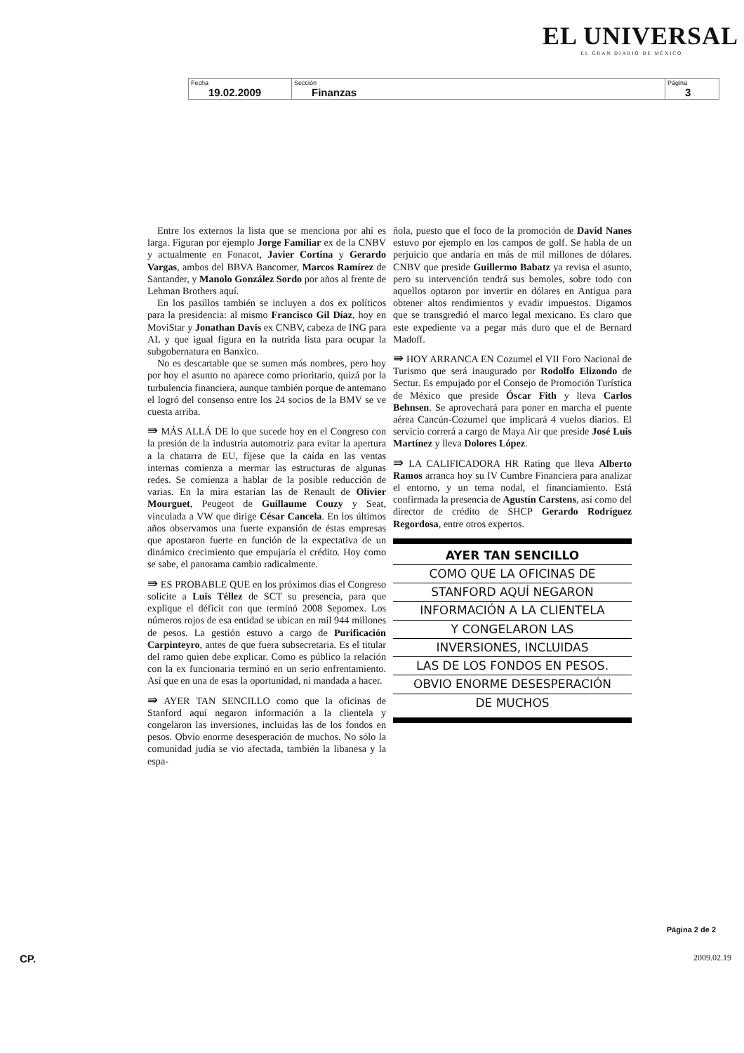EL UNIVERSAL
EL GRAN DIARIO DE MÉXICO
| Fecha 19.02.2009 | Sección Finanzas | Página 3 |
Entre los externos la lista que se menciona por ahí es larga. Figuran por ejemplo Jorge Familiar ex de la CNBV y actualmente en Fonacot, Javier Cortina y Gerardo Vargas, ambos del BBVA Bancomer, Marcos Ramírez de Santander, y Manolo González Sordo por años al frente de Lehman Brothers aquí.
En los pasillos también se incluyen a dos ex políticos para la presidencia: al mismo Francisco Gil Díaz, hoy en MoviStar y Jonathan Davis ex CNBV, cabeza de ING para AL y que igual figura en la nutrida lista para ocupar la subgobernatura en Banxico.
No es descartable que se sumen más nombres, pero hoy por hoy el asunto no aparece como prioritario, quizá por la turbulencia financiera, aunque también porque de antemano el logró del consenso entre los 24 socios de la BMV se ve cuesta arriba.
⇛ MÁS ALLÁ DE lo que sucede hoy en el Congreso con la presión de la industria automotriz para evitar la apertura a la chatarra de EU, fíjese que la caída en las ventas internas comienza a mermar las estructuras de algunas redes. Se comienza a hablar de la posible reducción de varias. En la mira estarían las de Renault de Olivier Mourguet, Peugeot de Guillaume Couzy y Seat, vinculada a VW que dirige César Cancela. En los últimos años observamos una fuerte expansión de éstas empresas que apostaron fuerte en función de la expectativa de un dinámico crecimiento que empujaría el crédito. Hoy como se sabe, el panorama cambio radicalmente.
⇛ ES PROBABLE QUE en los próximos días el Congreso solicite a Luis Téllez de SCT su presencia, para que explique el déficit con que terminó 2008 Sepomex. Los números rojos de esa entidad se ubican en mil 944 millones de pesos. La gestión estuvo a cargo de Purificación Carpinteyro, antes de que fuera subsecretaria. Es el titular del ramo quien debe explicar. Como es público la relación con la ex funcionaria terminó en un serio enfrentamiento. Así que en una de esas la oportunidad, ni mandada a hacer.
⇛ AYER TAN SENCILLO como que la oficinas de Stanford aquí negaron información a la clientela y congelaron las inversiones, incluidas las de los fondos en pesos. Obvio enorme desesperación de muchos. No sólo la comunidad judía se vio afectada, también la libanesa y la espa-
ñola, puesto que el foco de la promoción de David Nanes estuvo por ejemplo en los campos de golf. Se habla de un perjuicio que andaría en más de mil millones de dólares. CNBV que preside Guillermo Babatz ya revisa el asunto, pero su intervención tendrá sus bemoles, sobre todo con aquellos optaron por invertir en dólares en Antigua para obtener altos rendimientos y evadir impuestos. Digamos que se transgredió el marco legal mexicano. Es claro que este expediente va a pegar más duro que el de Bernard Madoff.
⇛ HOY ARRANCA EN Cozumel el VII Foro Nacional de Turismo que será inaugurado por Rodolfo Elizondo de Sectur. Es empujado por el Consejo de Promoción Turística de México que preside Óscar Fith y lleva Carlos Behnsen. Se aprovechará para poner en marcha el puente aérea Cancún-Cozumel que implicará 4 vuelos diarios. El servicio correrá a cargo de Maya Air que preside José Luis Martínez y lleva Dolores López.
⇛ LA CALIFICADORA HR Rating que lleva Alberto Ramos arranca hoy su IV Cumbre Financiera para analizar el entorno, y un tema nodal, el financiamiento. Está confirmada la presencia de Agustín Carstens, así como del director de crédito de SHCP Gerardo Rodríguez Regordosa, entre otros expertos.
AYER TAN SENCILLO
COMO QUE LA OFICINAS DE
STANFORD AQUÍ NEGARON
INFORMACIÓN A LA CLIENTELA
Y CONGELARON LAS
INVERSIONES, INCLUIDAS
LAS DE LOS FONDOS EN PESOS.
OBVIO ENORME DESESPERACIÓN
DE MUCHOS
Página 2 de 2
CP. 2009.02.19